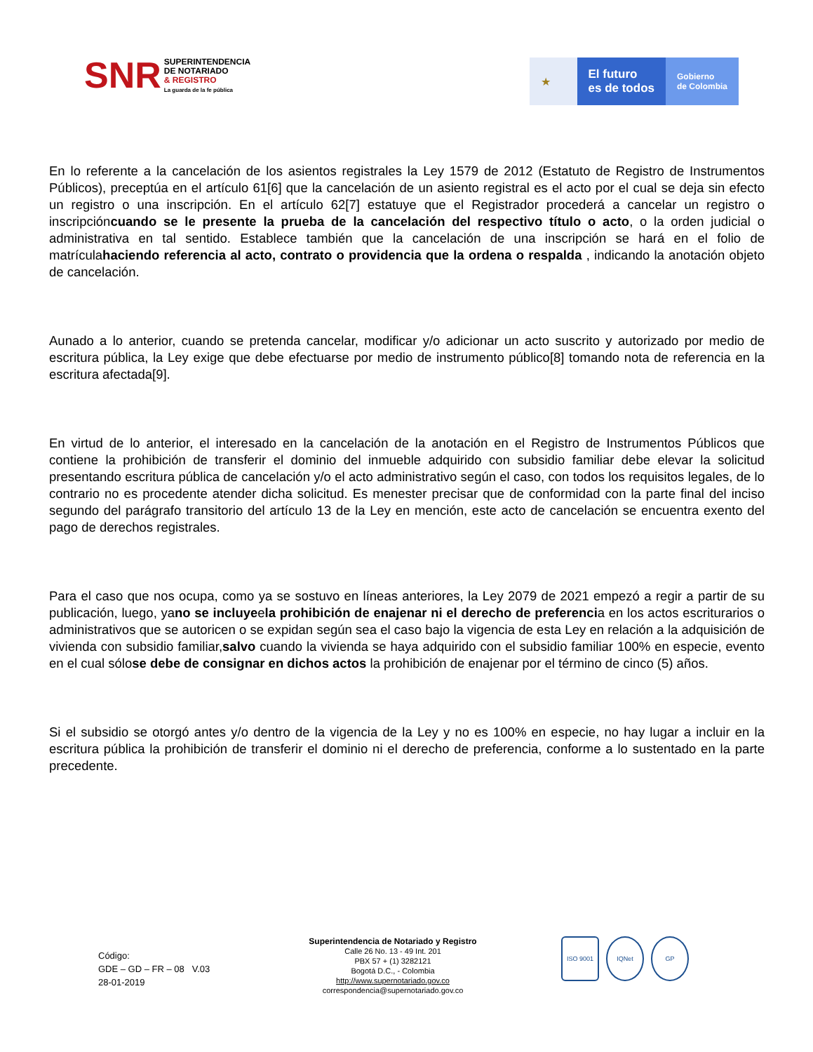SNR
SUPERINTENDENCIA
DE NOTARIADO
& REGISTRO
La guarda de la fe pública
★ El futuro
es de todos
Gobierno
de Colombia
En lo referente a la cancelación de los asientos registrales la Ley 1579 de 2012 (Estatuto de Registro de Instrumentos Públicos), preceptúa en el artículo 61[6] que la cancelación de un asiento registral es el acto por el cual se deja sin efecto un registro o una inscripción. En el artículo 62[7] estatuye que el Registrador procederá a cancelar un registro o inscripcióncuando se le presente la prueba de la cancelación del respectivo título o acto, o la orden judicial o administrativa en tal sentido. Establece también que la cancelación de una inscripción se hará en el folio de matrículahaciendo referencia al acto, contrato o providencia que la ordena o respalda , indicando la anotación objeto de cancelación.
Aunado a lo anterior, cuando se pretenda cancelar, modificar y/o adicionar un acto suscrito y autorizado por medio de escritura pública, la Ley exige que debe efectuarse por medio de instrumento público[8] tomando nota de referencia en la escritura afectada[9].
En virtud de lo anterior, el interesado en la cancelación de la anotación en el Registro de Instrumentos Públicos que contiene la prohibición de transferir el dominio del inmueble adquirido con subsidio familiar debe elevar la solicitud presentando escritura pública de cancelación y/o el acto administrativo según el caso, con todos los requisitos legales, de lo contrario no es procedente atender dicha solicitud. Es menester precisar que de conformidad con la parte final del inciso segundo del parágrafo transitorio del artículo 13 de la Ley en mención, este acto de cancelación se encuentra exento del pago de derechos registrales.
Para el caso que nos ocupa, como ya se sostuvo en líneas anteriores, la Ley 2079 de 2021 empezó a regir a partir de su publicación, luego, yano se incluyeela prohibición de enajenar ni el derecho de preferencia en los actos escriturarios o administrativos que se autoricen o se expidan según sea el caso bajo la vigencia de esta Ley en relación a la adquisición de vivienda con subsidio familiar,salvo cuando la vivienda se haya adquirido con el subsidio familiar 100% en especie, evento en el cual sólose debe de consignar en dichos actos la prohibición de enajenar por el término de cinco (5) años.
Si el subsidio se otorgó antes y/o dentro de la vigencia de la Ley y no es 100% en especie, no hay lugar a incluir en la escritura pública la prohibición de transferir el dominio ni el derecho de preferencia, conforme a lo sustentado en la parte precedente.
Código:
GDE – GD – FR – 08 V.03
28-01-2019
Superintendencia de Notariado y Registro
Calle 26 No. 13 - 49 Int. 201
PBX 57 + (1) 3282121
Bogotá D.C., - Colombia
http://www.supernotariado.gov.co
correspondencia@supernotariado.gov.co
ISO 9001 IQNet GP